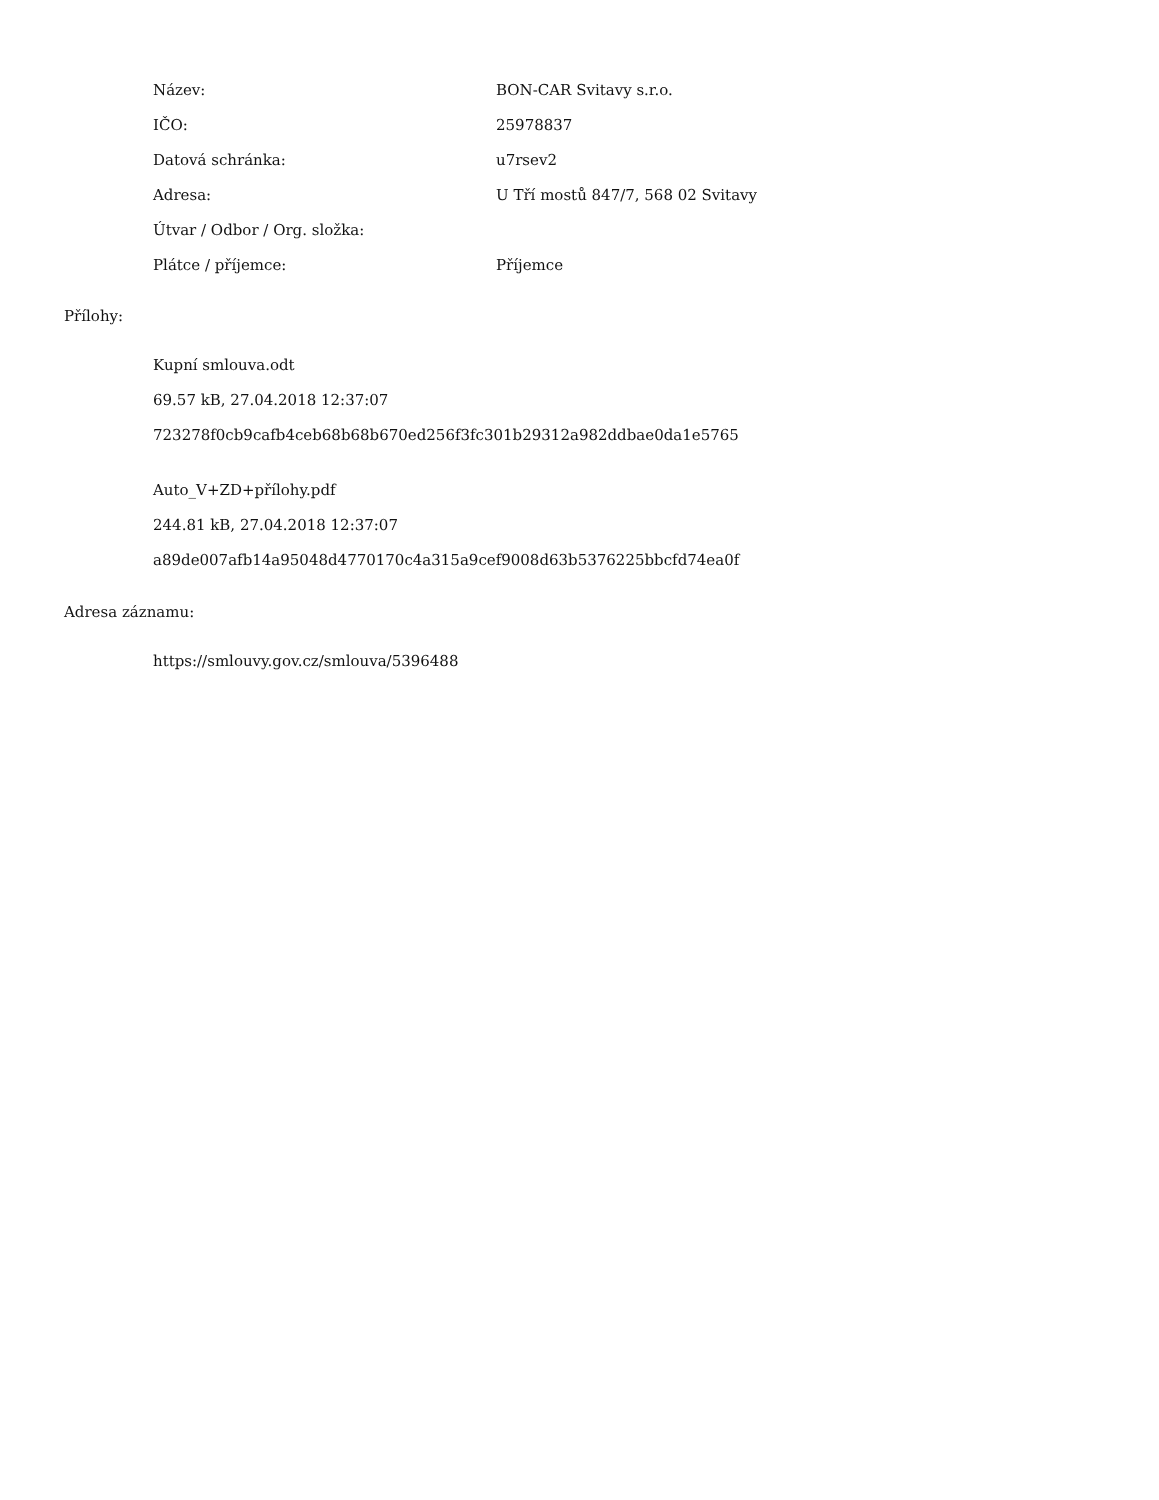| Název: | BON-CAR Svitavy s.r.o. |
| IČO: | 25978837 |
| Datová schránka: | u7rsev2 |
| Adresa: | U Tří mostů 847/7, 568 02 Svitavy |
| Útvar / Odbor / Org. složka: | |
| Plátce / příjemce: | Příjemce |
Přílohy:
Kupní smlouva.odt
69.57 kB, 27.04.2018 12:37:07
723278f0cb9cafb4ceb68b68b670ed256f3fc301b29312a982ddbae0da1e5765
Auto_V+ZD+přílohy.pdf
244.81 kB, 27.04.2018 12:37:07
a89de007afb14a95048d4770170c4a315a9cef9008d63b5376225bbcfd74ea0f
Adresa záznamu:
https://smlouvy.gov.cz/smlouva/5396488